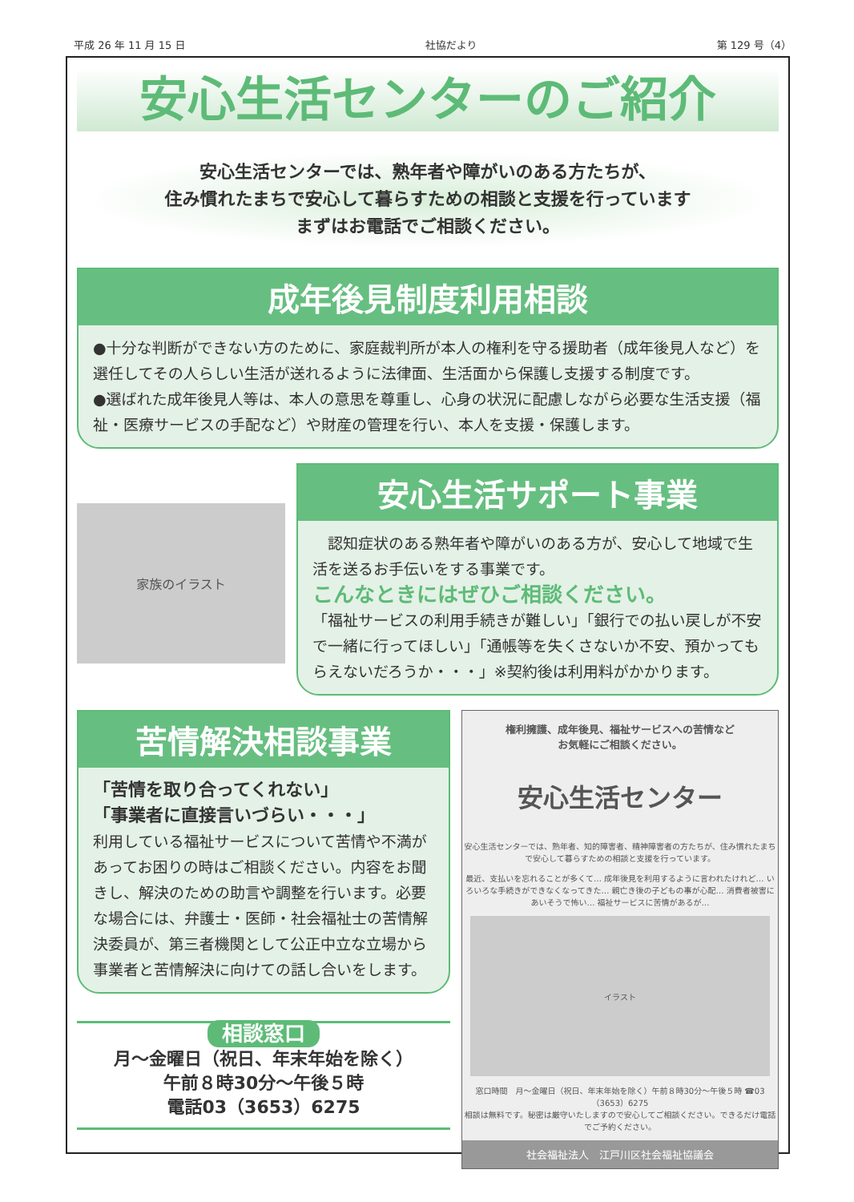平成 26 年 11 月 15 日 社協だより 第 129 号（4）
安心生活センターのご紹介
安心生活センターでは、熟年者や障がいのある方たちが、
住み慣れたまちで安心して暮らすための相談と支援を行っています
まずはお電話でご相談ください。
成年後見制度利用相談
●十分な判断ができない方のために、家庭裁判所が本人の権利を守る援助者（成年後見人など）を選任してその人らしい生活が送れるように法律面、生活面から保護し支援する制度です。
●選ばれた成年後見人等は、本人の意思を尊重し、心身の状況に配慮しながら必要な生活支援（福祉・医療サービスの手配など）や財産の管理を行い、本人を支援・保護します。
家族のイラスト
安心生活サポート事業
　認知症状のある熟年者や障がいのある方が、安心して地域で生活を送るお手伝いをする事業です。
こんなときにはぜひご相談ください。
「福祉サービスの利用手続きが難しい」「銀行での払い戻しが不安で一緒に行ってほしい」「通帳等を失くさないか不安、預かってもらえないだろうか・・・」※契約後は利用料がかかります。
苦情解決相談事業
「苦情を取り合ってくれない」
「事業者に直接言いづらい・・・」
利用している福祉サービスについて苦情や不満があってお困りの時はご相談ください。内容をお聞きし、解決のための助言や調整を行います。必要な場合には、弁護士・医師・社会福祉士の苦情解決委員が、第三者機関として公正中立な立場から事業者と苦情解決に向けての話し合いをします。
相談窓口
月〜金曜日（祝日、年末年始を除く）
午前８時30分〜午後５時
電話03（3653）6275
権利擁護、成年後見、福祉サービスへの苦情など
お気軽にご相談ください。
安心生活センター
安心生活センターでは、熟年者、知的障害者、精神障害者の方たちが、住み慣れたまちで安心して暮らすための相談と支援を行っています。
最近、支払いを忘れることが多くて… 成年後見を利用するように言われたけれど… いろいろな手続きができなくなってきた… 親亡き後の子どもの事が心配… 消費者被害にあいそうで怖い… 福祉サービスに苦情があるが…
イラスト
窓口時間　月〜金曜日（祝日、年末年始を除く）午前８時30分〜午後５時 ☎03（3653）6275
相談は無料です。秘密は厳守いたしますので安心してご相談ください。できるだけ電話でご予約ください。
社会福祉法人　江戸川区社会福祉協議会